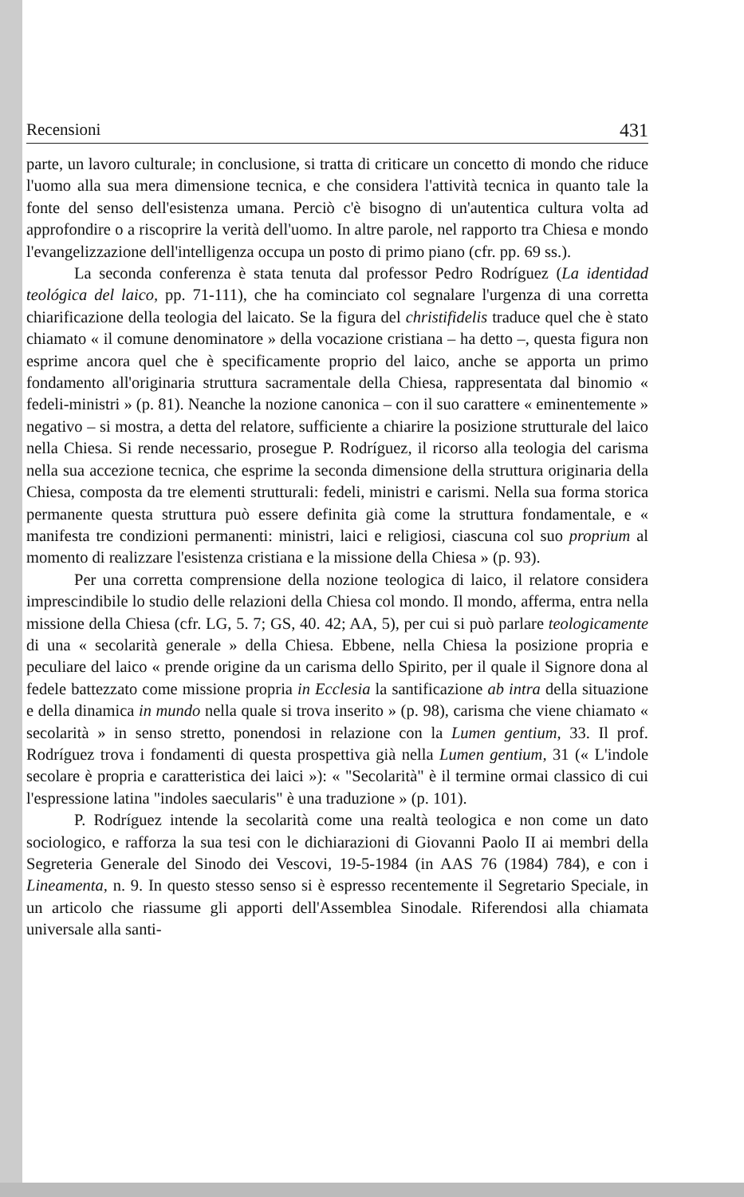Recensioni 431
parte, un lavoro culturale; in conclusione, si tratta di criticare un concetto di mondo che riduce l'uomo alla sua mera dimensione tecnica, e che considera l'attività tecnica in quanto tale la fonte del senso dell'esistenza umana. Perciò c'è bisogno di un'autentica cultura volta ad approfondire o a riscoprire la verità dell'uomo. In altre parole, nel rapporto tra Chiesa e mondo l'evangelizzazione dell'intelligenza occupa un posto di primo piano (cfr. pp. 69 ss.).
La seconda conferenza è stata tenuta dal professor Pedro Rodríguez (La identidad teológica del laico, pp. 71-111), che ha cominciato col segnalare l'urgenza di una corretta chiarificazione della teologia del laicato. Se la figura del christifidelis traduce quel che è stato chiamato « il comune denominatore » della vocazione cristiana – ha detto –, questa figura non esprime ancora quel che è specificamente proprio del laico, anche se apporta un primo fondamento all'originaria struttura sacramentale della Chiesa, rappresentata dal binomio « fedeli-ministri » (p. 81). Neanche la nozione canonica – con il suo carattere « eminentemente » negativo – si mostra, a detta del relatore, sufficiente a chiarire la posizione strutturale del laico nella Chiesa. Si rende necessario, prosegue P. Rodríguez, il ricorso alla teologia del carisma nella sua accezione tecnica, che esprime la seconda dimensione della struttura originaria della Chiesa, composta da tre elementi strutturali: fedeli, ministri e carismi. Nella sua forma storica permanente questa struttura può essere definita già come la struttura fondamentale, e « manifesta tre condizioni permanenti: ministri, laici e religiosi, ciascuna col suo proprium al momento di realizzare l'esistenza cristiana e la missione della Chiesa » (p. 93).
Per una corretta comprensione della nozione teologica di laico, il relatore considera imprescindibile lo studio delle relazioni della Chiesa col mondo. Il mondo, afferma, entra nella missione della Chiesa (cfr. LG, 5. 7; GS, 40. 42; AA, 5), per cui si può parlare teologicamente di una « secolarità generale » della Chiesa. Ebbene, nella Chiesa la posizione propria e peculiare del laico « prende origine da un carisma dello Spirito, per il quale il Signore dona al fedele battezzato come missione propria in Ecclesia la santificazione ab intra della situazione e della dinamica in mundo nella quale si trova inserito » (p. 98), carisma che viene chiamato « secolarità » in senso stretto, ponendosi in relazione con la Lumen gentium, 33. Il prof. Rodríguez trova i fondamenti di questa prospettiva già nella Lumen gentium, 31 (« L'indole secolare è propria e caratteristica dei laici »): « "Secolarità" è il termine ormai classico di cui l'espressione latina "indoles saecularis" è una traduzione » (p. 101).
P. Rodríguez intende la secolarità come una realtà teologica e non come un dato sociologico, e rafforza la sua tesi con le dichiarazioni di Giovanni Paolo II ai membri della Segreteria Generale del Sinodo dei Vescovi, 19-5-1984 (in AAS 76 (1984) 784), e con i Lineamenta, n. 9. In questo stesso senso si è espresso recentemente il Segretario Speciale, in un articolo che riassume gli apporti dell'Assemblea Sinodale. Riferendosi alla chiamata universale alla santi-